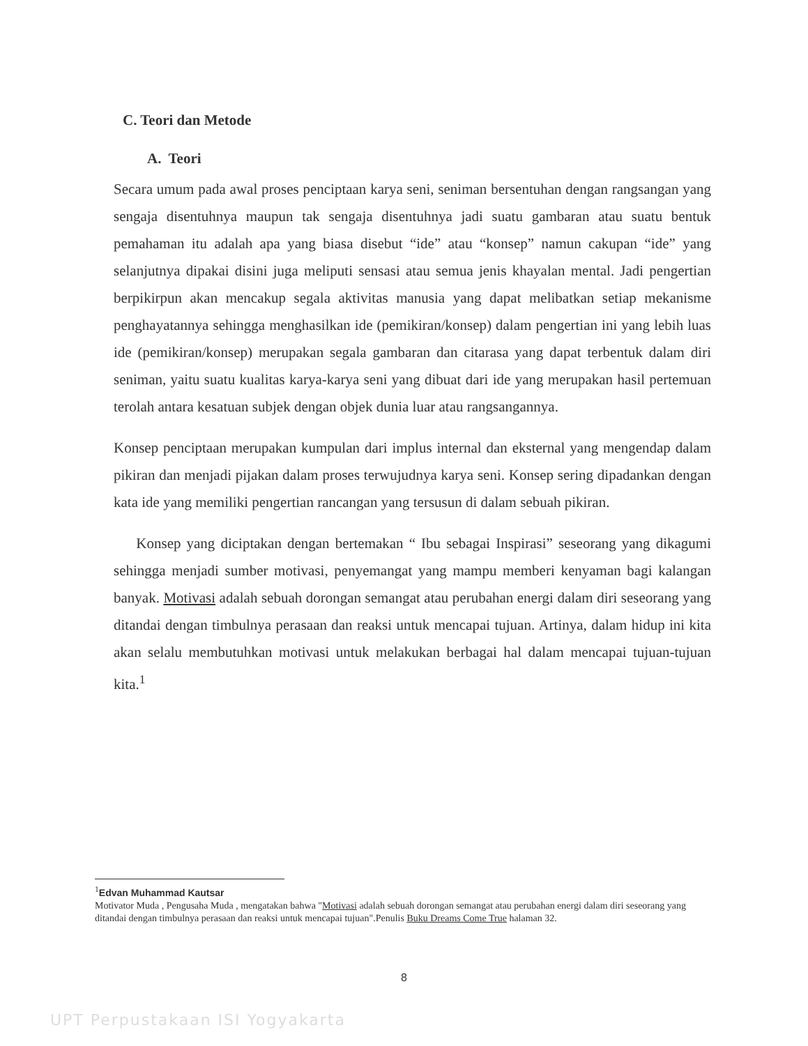C. Teori dan Metode
A. Teori
Secara umum pada awal proses penciptaan karya seni, seniman bersentuhan dengan rangsangan yang sengaja disentuhnya maupun tak sengaja disentuhnya jadi suatu gambaran atau suatu bentuk pemahaman itu adalah apa yang biasa disebut “ide” atau “konsep” namun cakupan “ide” yang selanjutnya dipakai disini juga meliputi sensasi atau semua jenis khayalan mental. Jadi pengertian berpikirpun akan mencakup segala aktivitas manusia yang dapat melibatkan setiap mekanisme penghayatannya sehingga menghasilkan ide (pemikiran/konsep) dalam pengertian ini yang lebih luas ide (pemikiran/konsep) merupakan segala gambaran dan citarasa yang dapat terbentuk dalam diri seniman, yaitu suatu kualitas karya-karya seni yang dibuat dari ide yang merupakan hasil pertemuan terolah antara kesatuan subjek dengan objek dunia luar atau rangsangannya.
Konsep penciptaan merupakan kumpulan dari implus internal dan eksternal yang mengendap dalam pikiran dan menjadi pijakan dalam proses terwujudnya karya seni. Konsep sering dipadankan dengan kata ide yang memiliki pengertian rancangan yang tersusun di dalam sebuah pikiran.
Konsep yang diciptakan dengan bertemakan “ Ibu sebagai Inspirasi” seseorang yang dikagumi sehingga menjadi sumber motivasi, penyemangat yang mampu memberi kenyaman bagi kalangan banyak. Motivasi adalah sebuah dorongan semangat atau perubahan energi dalam diri seseorang yang ditandai dengan timbulnya perasaan dan reaksi untuk mencapai tujuan. Artinya, dalam hidup ini kita akan selalu membutuhkan motivasi untuk melakukan berbagai hal dalam mencapai tujuan-tujuan kita.<sup>1</sup>
<sup>1</sup> Edvan Muhammad Kautsar
Motivator Muda , Pengusaha Muda , mengatakan bahwa "Motivasi adalah sebuah dorongan semangat atau perubahan energi dalam diri seseorang yang ditandai dengan timbulnya perasaan dan reaksi untuk mencapai tujuan".Penulis Buku Dreams Come True halaman 32.
8
UPT Perpustakaan ISI Yogyakarta